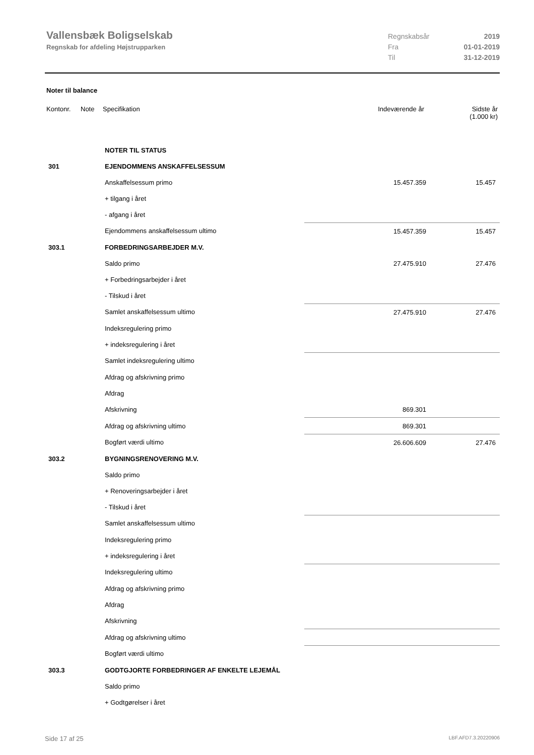Vallensbæk Boligselskab
Regnskab for afdeling Højstrupparken
Regnskabsår 2019
Fra 01-01-2019
Til 31-12-2019
Noter til balance
| Kontonr. | Note | Specifikation | Indeværende år | Sidste år (1.000 kr) |
| --- | --- | --- | --- | --- |
| | | NOTER TIL STATUS | | |
| 301 | | EJENDOMMENS ANSKAFFELSESSUM | | |
| | | Anskaffelsessum primo | 15.457.359 | 15.457 |
| | | + tilgang i året | | |
| | | - afgang i året | | |
| | | Ejendommens anskaffelsessum ultimo | 15.457.359 | 15.457 |
| 303.1 | | FORBEDRINGSARBEJDER M.V. | | |
| | | Saldo primo | 27.475.910 | 27.476 |
| | | + Forbedringsarbejder i året | | |
| | | - Tilskud i året | | |
| | | Samlet anskaffelsessum ultimo | 27.475.910 | 27.476 |
| | | Indeksregulering primo | | |
| | | + indeksregulering i året | | |
| | | Samlet indeksregulering ultimo | | |
| | | Afdrag og afskrivning primo | | |
| | | Afdrag | | |
| | | Afskrivning | 869.301 | |
| | | Afdrag og afskrivning ultimo | 869.301 | |
| | | Bogført værdi ultimo | 26.606.609 | 27.476 |
| 303.2 | | BYGNINGSRENOVERING M.V. | | |
| | | Saldo primo | | |
| | | + Renoveringsarbejder i året | | |
| | | - Tilskud i året | | |
| | | Samlet anskaffelsessum ultimo | | |
| | | Indeksregulering primo | | |
| | | + indeksregulering i året | | |
| | | Indeksregulering ultimo | | |
| | | Afdrag og afskrivning primo | | |
| | | Afdrag | | |
| | | Afskrivning | | |
| | | Afdrag og afskrivning ultimo | | |
| | | Bogført værdi ultimo | | |
| 303.3 | | GODTGJORTE FORBEDRINGER AF ENKELTE LEJEMÅL | | |
| | | Saldo primo | | |
| | | + Godtgørelser i året | | |
Side 17 af 25 LBF.AFD7.3.20220906